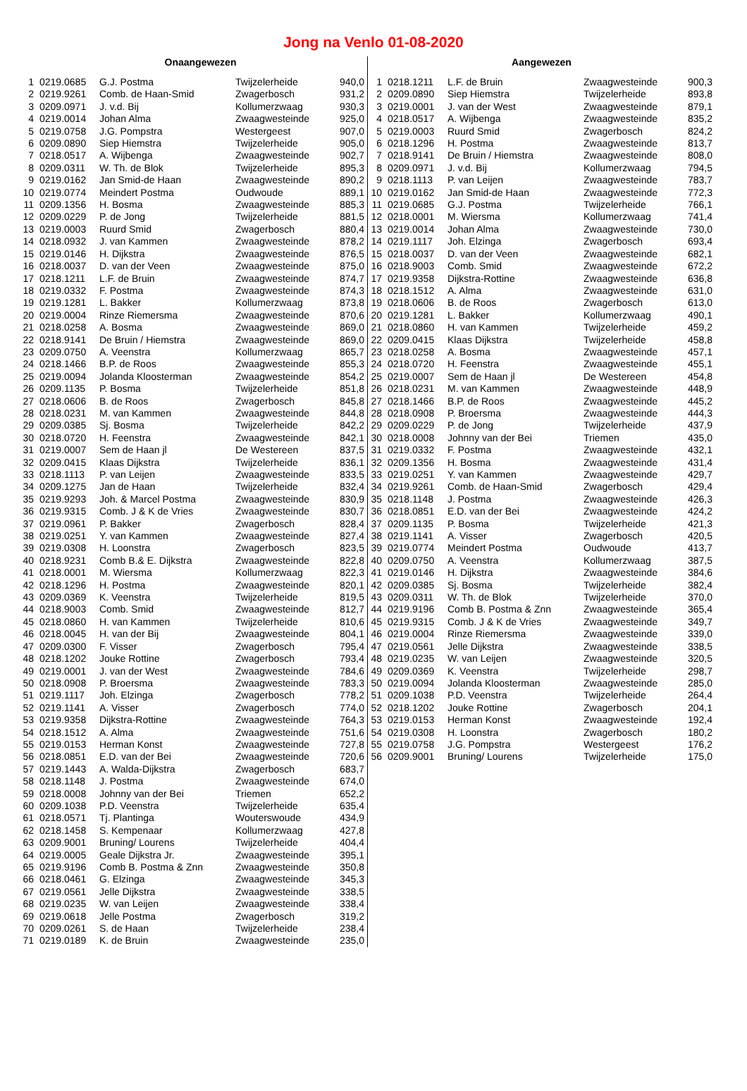Jong na Venlo 01-08-2020
| Onaangewezen | | | | |
| --- | --- | --- | --- | --- |
| 1 | 0219.0685 | G.J. Postma | Twijzelerheide | 940,0 |
| 2 | 0219.9261 | Comb. de Haan-Smid | Zwagerbosch | 931,2 |
| 3 | 0209.0971 | J. v.d. Bij | Kollumerzwaag | 930,3 |
| 4 | 0219.0014 | Johan Alma | Zwaagwesteinde | 925,0 |
| 5 | 0219.0758 | J.G. Pompstra | Westergeest | 907,0 |
| 6 | 0209.0890 | Siep Hiemstra | Twijzelerheide | 905,0 |
| 7 | 0218.0517 | A. Wijbenga | Zwaagwesteinde | 902,7 |
| 8 | 0209.0311 | W. Th. de Blok | Twijzelerheide | 895,3 |
| 9 | 0219.0162 | Jan Smid-de Haan | Zwaagwesteinde | 890,2 |
| 10 | 0219.0774 | Meindert Postma | Oudwoude | 889,1 |
| 11 | 0209.1356 | H. Bosma | Zwaagwesteinde | 885,3 |
| 12 | 0209.0229 | P. de Jong | Twijzelerheide | 881,5 |
| 13 | 0219.0003 | Ruurd Smid | Zwagerbosch | 880,4 |
| 14 | 0218.0932 | J. van Kammen | Zwaagwesteinde | 878,2 |
| 15 | 0219.0146 | H. Dijkstra | Zwaagwesteinde | 876,5 |
| 16 | 0218.0037 | D. van der Veen | Zwaagwesteinde | 875,0 |
| 17 | 0218.1211 | L.F. de Bruin | Zwaagwesteinde | 874,7 |
| 18 | 0219.0332 | F. Postma | Zwaagwesteinde | 874,3 |
| 19 | 0219.1281 | L. Bakker | Kollumerzwaag | 873,8 |
| 20 | 0219.0004 | Rinze Riemersma | Zwaagwesteinde | 870,6 |
| 21 | 0218.0258 | A. Bosma | Zwaagwesteinde | 869,0 |
| 22 | 0218.9141 | De Bruin / Hiemstra | Zwaagwesteinde | 869,0 |
| 23 | 0209.0750 | A. Veenstra | Kollumerzwaag | 865,7 |
| 24 | 0218.1466 | B.P. de Roos | Zwaagwesteinde | 855,3 |
| 25 | 0219.0094 | Jolanda Kloosterman | Zwaagwesteinde | 854,2 |
| 26 | 0209.1135 | P. Bosma | Twijzelerheide | 851,8 |
| 27 | 0218.0606 | B. de Roos | Zwagerbosch | 845,8 |
| 28 | 0218.0231 | M. van Kammen | Zwaagwesteinde | 844,8 |
| 29 | 0209.0385 | Sj. Bosma | Twijzelerheide | 842,2 |
| 30 | 0218.0720 | H. Feenstra | Zwaagwesteinde | 842,1 |
| 31 | 0219.0007 | Sem de Haan jl | De Westereen | 837,5 |
| 32 | 0209.0415 | Klaas Dijkstra | Twijzelerheide | 836,1 |
| 33 | 0218.1113 | P. van Leijen | Zwaagwesteinde | 833,5 |
| 34 | 0209.1275 | Jan de Haan | Twijzelerheide | 832,4 |
| 35 | 0219.9293 | Joh. & Marcel Postma | Zwaagwesteinde | 830,9 |
| 36 | 0219.9315 | Comb. J & K de Vries | Zwaagwesteinde | 830,7 |
| 37 | 0219.0961 | P. Bakker | Zwagerbosch | 828,4 |
| 38 | 0219.0251 | Y. van Kammen | Zwaagwesteinde | 827,4 |
| 39 | 0219.0308 | H. Loonstra | Zwagerbosch | 823,5 |
| 40 | 0218.9231 | Comb B.& E. Dijkstra | Zwaagwesteinde | 822,8 |
| 41 | 0218.0001 | M. Wiersma | Kollumerzwaag | 822,3 |
| 42 | 0218.1296 | H. Postma | Zwaagwesteinde | 820,1 |
| 43 | 0209.0369 | K. Veenstra | Twijzelerheide | 819,5 |
| 44 | 0218.9003 | Comb. Smid | Zwaagwesteinde | 812,7 |
| 45 | 0218.0860 | H. van Kammen | Twijzelerheide | 810,6 |
| 46 | 0218.0045 | H. van der Bij | Zwaagwesteinde | 804,1 |
| 47 | 0209.0300 | F. Visser | Zwagerbosch | 795,4 |
| 48 | 0218.1202 | Jouke Rottine | Zwagerbosch | 793,4 |
| 49 | 0219.0001 | J. van der West | Zwaagwesteinde | 784,6 |
| 50 | 0218.0908 | P. Broersma | Zwaagwesteinde | 783,3 |
| 51 | 0219.1117 | Joh. Elzinga | Zwagerbosch | 778,2 |
| 52 | 0219.1141 | A. Visser | Zwagerbosch | 774,0 |
| 53 | 0219.9358 | Dijkstra-Rottine | Zwaagwesteinde | 764,3 |
| 54 | 0218.1512 | A. Alma | Zwaagwesteinde | 751,6 |
| 55 | 0219.0153 | Herman Konst | Zwaagwesteinde | 727,8 |
| 56 | 0218.0851 | E.D. van der Bei | Zwaagwesteinde | 720,6 |
| 57 | 0219.1443 | A. Walda-Dijkstra | Zwagerbosch | 683,7 |
| 58 | 0218.1148 | J. Postma | Zwaagwesteinde | 674,0 |
| 59 | 0218.0008 | Johnny van der Bei | Triemen | 652,2 |
| 60 | 0209.1038 | P.D. Veenstra | Twijzelerheide | 635,4 |
| 61 | 0218.0571 | Tj. Plantinga | Wouterswoude | 434,9 |
| 62 | 0218.1458 | S. Kempenaar | Kollumerzwaag | 427,8 |
| 63 | 0209.9001 | Bruning/ Lourens | Twijzelerheide | 404,4 |
| 64 | 0219.0005 | Geale Dijkstra Jr. | Zwaagwesteinde | 395,1 |
| 65 | 0219.9196 | Comb B. Postma & Znn | Zwaagwesteinde | 350,8 |
| 66 | 0218.0461 | G. Elzinga | Zwaagwesteinde | 345,3 |
| 67 | 0219.0561 | Jelle Dijkstra | Zwaagwesteinde | 338,5 |
| 68 | 0219.0235 | W. van Leijen | Zwaagwesteinde | 338,4 |
| 69 | 0219.0618 | Jelle Postma | Zwagerbosch | 319,2 |
| 70 | 0209.0261 | S. de Haan | Twijzelerheide | 238,4 |
| 71 | 0219.0189 | K. de Bruin | Zwaagwesteinde | 235,0 |
| Aangewezen | | | | |
| --- | --- | --- | --- | --- |
| 1 | 0218.1211 | L.F. de Bruin | Zwaagwesteinde | 900,3 |
| 2 | 0209.0890 | Siep Hiemstra | Twijzelerheide | 893,8 |
| 3 | 0219.0001 | J. van der West | Zwaagwesteinde | 879,1 |
| 4 | 0218.0517 | A. Wijbenga | Zwaagwesteinde | 835,2 |
| 5 | 0219.0003 | Ruurd Smid | Zwagerbosch | 824,2 |
| 6 | 0218.1296 | H. Postma | Zwaagwesteinde | 813,7 |
| 7 | 0218.9141 | De Bruin / Hiemstra | Zwaagwesteinde | 808,0 |
| 8 | 0209.0971 | J. v.d. Bij | Kollumerzwaag | 794,5 |
| 9 | 0218.1113 | P. van Leijen | Zwaagwesteinde | 783,7 |
| 10 | 0219.0162 | Jan Smid-de Haan | Zwaagwesteinde | 772,3 |
| 11 | 0219.0685 | G.J. Postma | Twijzelerheide | 766,1 |
| 12 | 0218.0001 | M. Wiersma | Kollumerzwaag | 741,4 |
| 13 | 0219.0014 | Johan Alma | Zwaagwesteinde | 730,0 |
| 14 | 0219.1117 | Joh. Elzinga | Zwagerbosch | 693,4 |
| 15 | 0218.0037 | D. van der Veen | Zwaagwesteinde | 682,1 |
| 16 | 0218.9003 | Comb. Smid | Zwaagwesteinde | 672,2 |
| 17 | 0219.9358 | Dijkstra-Rottine | Zwaagwesteinde | 636,8 |
| 18 | 0218.1512 | A. Alma | Zwaagwesteinde | 631,0 |
| 19 | 0218.0606 | B. de Roos | Zwagerbosch | 613,0 |
| 20 | 0219.1281 | L. Bakker | Kollumerzwaag | 490,1 |
| 21 | 0218.0860 | H. van Kammen | Twijzelerheide | 459,2 |
| 22 | 0209.0415 | Klaas Dijkstra | Twijzelerheide | 458,8 |
| 23 | 0218.0258 | A. Bosma | Zwaagwesteinde | 457,1 |
| 24 | 0218.0720 | H. Feenstra | Zwaagwesteinde | 455,1 |
| 25 | 0219.0007 | Sem de Haan jl | De Westereen | 454,8 |
| 26 | 0218.0231 | M. van Kammen | Zwaagwesteinde | 448,9 |
| 27 | 0218.1466 | B.P. de Roos | Zwaagwesteinde | 445,2 |
| 28 | 0218.0908 | P. Broersma | Zwaagwesteinde | 444,3 |
| 29 | 0209.0229 | P. de Jong | Twijzelerheide | 437,9 |
| 30 | 0218.0008 | Johnny van der Bei | Triemen | 435,0 |
| 31 | 0219.0332 | F. Postma | Zwaagwesteinde | 432,1 |
| 32 | 0209.1356 | H. Bosma | Zwaagwesteinde | 431,4 |
| 33 | 0219.0251 | Y. van Kammen | Zwaagwesteinde | 429,7 |
| 34 | 0219.9261 | Comb. de Haan-Smid | Zwagerbosch | 429,4 |
| 35 | 0218.1148 | J. Postma | Zwaagwesteinde | 426,3 |
| 36 | 0218.0851 | E.D. van der Bei | Zwaagwesteinde | 424,2 |
| 37 | 0209.1135 | P. Bosma | Twijzelerheide | 421,3 |
| 38 | 0219.1141 | A. Visser | Zwagerbosch | 420,5 |
| 39 | 0219.0774 | Meindert Postma | Oudwoude | 413,7 |
| 40 | 0209.0750 | A. Veenstra | Kollumerzwaag | 387,5 |
| 41 | 0219.0146 | H. Dijkstra | Zwaagwesteinde | 384,6 |
| 42 | 0209.0385 | Sj. Bosma | Twijzelerheide | 382,4 |
| 43 | 0209.0311 | W. Th. de Blok | Twijzelerheide | 370,0 |
| 44 | 0219.9196 | Comb B. Postma & Znn | Zwaagwesteinde | 365,4 |
| 45 | 0219.9315 | Comb. J & K de Vries | Zwaagwesteinde | 349,7 |
| 46 | 0219.0004 | Rinze Riemersma | Zwaagwesteinde | 339,0 |
| 47 | 0219.0561 | Jelle Dijkstra | Zwaagwesteinde | 338,5 |
| 48 | 0219.0235 | W. van Leijen | Zwaagwesteinde | 320,5 |
| 49 | 0209.0369 | K. Veenstra | Twijzelerheide | 298,7 |
| 50 | 0219.0094 | Jolanda Kloosterman | Zwaagwesteinde | 285,0 |
| 51 | 0209.1038 | P.D. Veenstra | Twijzelerheide | 264,4 |
| 52 | 0218.1202 | Jouke Rottine | Zwagerbosch | 204,1 |
| 53 | 0219.0153 | Herman Konst | Zwaagwesteinde | 192,4 |
| 54 | 0219.0308 | H. Loonstra | Zwagerbosch | 180,2 |
| 55 | 0219.0758 | J.G. Pompstra | Westergeest | 176,2 |
| 56 | 0209.9001 | Bruning/ Lourens | Twijzelerheide | 175,0 |